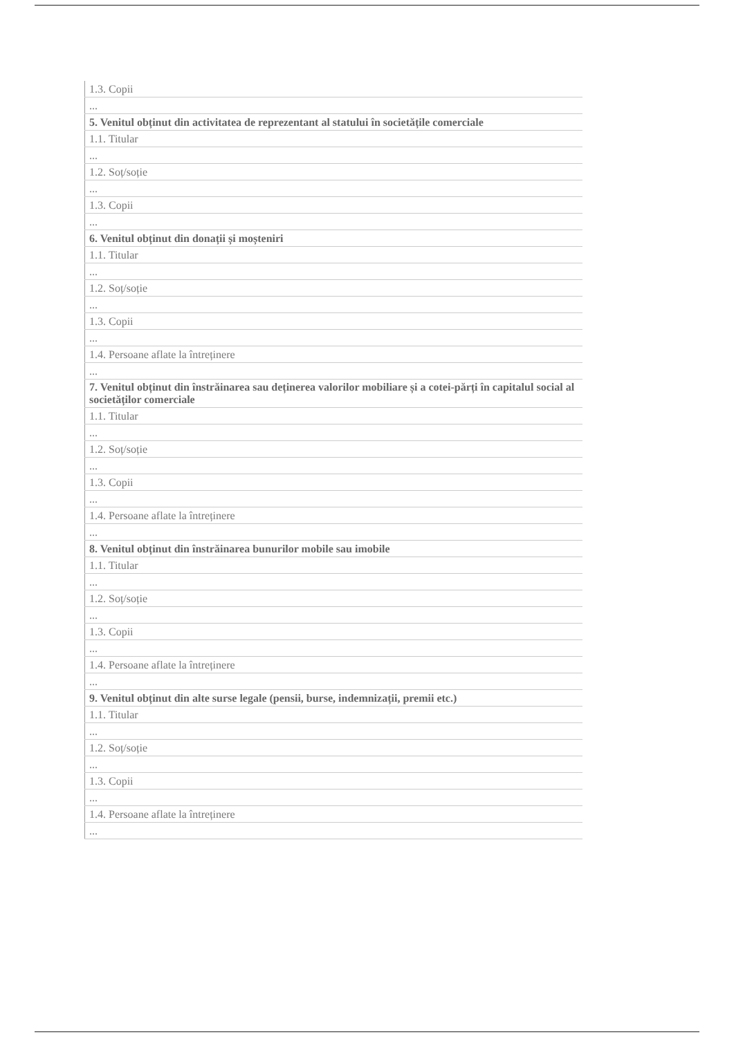| 1.3. Copii |
| ... |
| 5. Venitul obținut din activitatea de reprezentant al statului în societățile comerciale |
| 1.1. Titular |
| ... |
| 1.2. Soț/soție |
| ... |
| 1.3. Copii |
| ... |
| 6. Venitul obținut din donații și moșteniri |
| 1.1. Titular |
| ... |
| 1.2. Soț/soție |
| ... |
| 1.3. Copii |
| ... |
| 1.4. Persoane aflate la întreținere |
| ... |
| 7. Venitul obținut din înstrăinarea sau deținerea valorilor mobiliare și a cotei-părți în capitalul social al societăților comerciale |
| 1.1. Titular |
| ... |
| 1.2. Soț/soție |
| ... |
| 1.3. Copii |
| ... |
| 1.4. Persoane aflate la întreținere |
| ... |
| 8. Venitul obținut din înstrăinarea bunurilor mobile sau imobile |
| 1.1. Titular |
| ... |
| 1.2. Soț/soție |
| ... |
| 1.3. Copii |
| ... |
| 1.4. Persoane aflate la întreținere |
| ... |
| 9. Venitul obținut din alte surse legale (pensii, burse, indemnizații, premii etc.) |
| 1.1. Titular |
| ... |
| 1.2. Soț/soție |
| ... |
| 1.3. Copii |
| ... |
| 1.4. Persoane aflate la întreținere |
| ... |